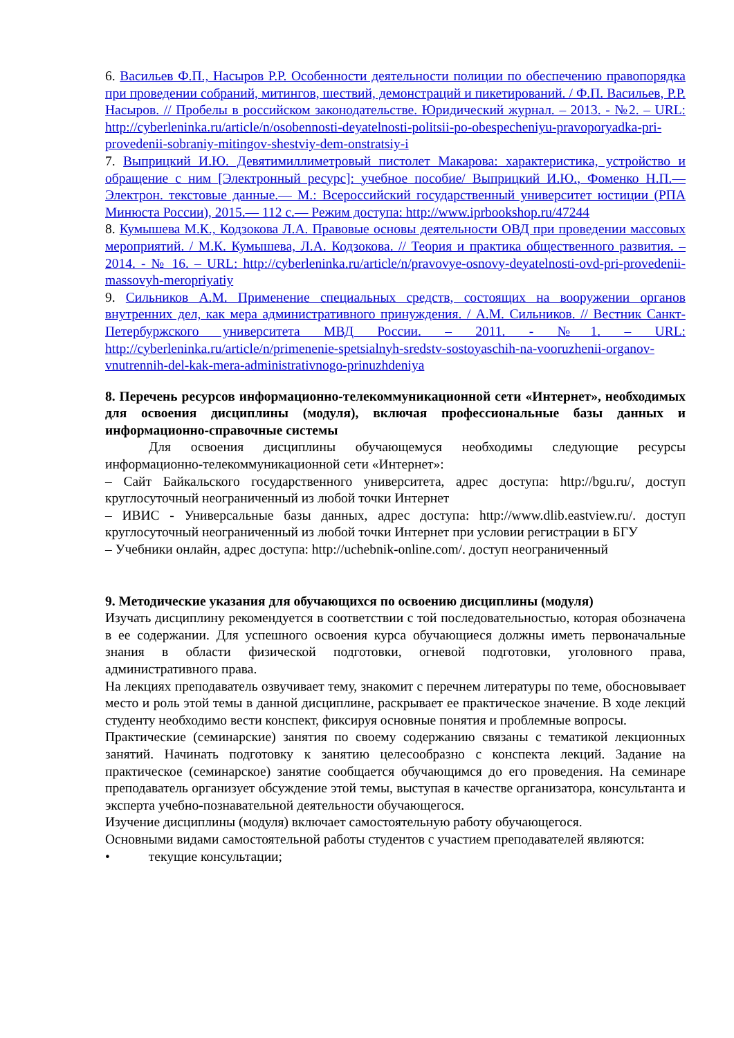6. Васильев Ф.П., Насыров Р.Р. Особенности деятельности полиции по обеспечению правопорядка при проведении собраний, митингов, шествий, демонстраций и пикетирований. / Ф.П. Васильев, Р.Р. Насыров. // Пробелы в российском законодательстве. Юридический журнал. – 2013. - №2. – URL: http://cyberleninka.ru/article/n/osobennosti-deyatelnosti-politsii-po-obespecheniyu-pravoporyadka-pri-provedenii-sobraniy-mitingov-shestviy-dem-onstratsiy-i
7. Выприцкий И.Ю. Девятимиллиметровый пистолет Макарова: характеристика, устройство и обращение с ним [Электронный ресурс]: учебное пособие/ Выприцкий И.Ю., Фоменко Н.П.— Электрон. текстовые данные.— М.: Всероссийский государственный университет юстиции (РПА Минюста России), 2015.— 112 c.— Режим доступа: http://www.iprbookshop.ru/47244
8. Кумышева М.К., Кодзокова Л.А. Правовые основы деятельности ОВД при проведении массовых мероприятий. / М.К. Кумышева, Л.А. Кодзокова. // Теория и практика общественного развития. – 2014. - № 16. – URL: http://cyberleninka.ru/article/n/pravovye-osnovy-deyatelnosti-ovd-pri-provedenii-massovyh-meropriyatiy
9. Сильников А.М. Применение специальных средств, состоящих на вооружении органов внутренних дел, как мера административного принуждения. / А.М. Сильников. // Вестник Санкт-Петербуржского университета МВД России. – 2011. - №1. – URL: http://cyberleninka.ru/article/n/primenenie-spetsialnyh-sredstv-sostoyaschih-na-vooruzhenii-organov-vnutrennih-del-kak-mera-administrativnogo-prinuzhdeniya
8. Перечень ресурсов информационно-телекоммуникационной сети «Интернет», необходимых для освоения дисциплины (модуля), включая профессиональные базы данных и информационно-справочные системы
Для освоения дисциплины обучающемуся необходимы следующие ресурсы информационно-телекоммуникационной сети «Интернет»:
– Сайт Байкальского государственного университета, адрес доступа: http://bgu.ru/, доступ круглосуточный неограниченный из любой точки Интернет
– ИВИС - Универсальные базы данных, адрес доступа: http://www.dlib.eastview.ru/. доступ круглосуточный неограниченный из любой точки Интернет при условии регистрации в БГУ
– Учебники онлайн, адрес доступа: http://uchebnik-online.com/. доступ неограниченный
9. Методические указания для обучающихся по освоению дисциплины (модуля)
Изучать дисциплину рекомендуется в соответствии с той последовательностью, которая обозначена в ее содержании. Для успешного освоения курса обучающиеся должны иметь первоначальные знания в области физической подготовки, огневой подготовки, уголовного права, административного права.
На лекциях преподаватель озвучивает тему, знакомит с перечнем литературы по теме, обосновывает место и роль этой темы в данной дисциплине, раскрывает ее практическое значение. В ходе лекций студенту необходимо вести конспект, фиксируя основные понятия и проблемные вопросы.
Практические (семинарские) занятия по своему содержанию связаны с тематикой лекционных занятий. Начинать подготовку к занятию целесообразно с конспекта лекций. Задание на практическое (семинарское) занятие сообщается обучающимся до его проведения. На семинаре преподаватель организует обсуждение этой темы, выступая в качестве организатора, консультанта и эксперта учебно-познавательной деятельности обучающегося.
Изучение дисциплины (модуля) включает самостоятельную работу обучающегося.
Основными видами самостоятельной работы студентов с участием преподавателей являются:
• текущие консультации;